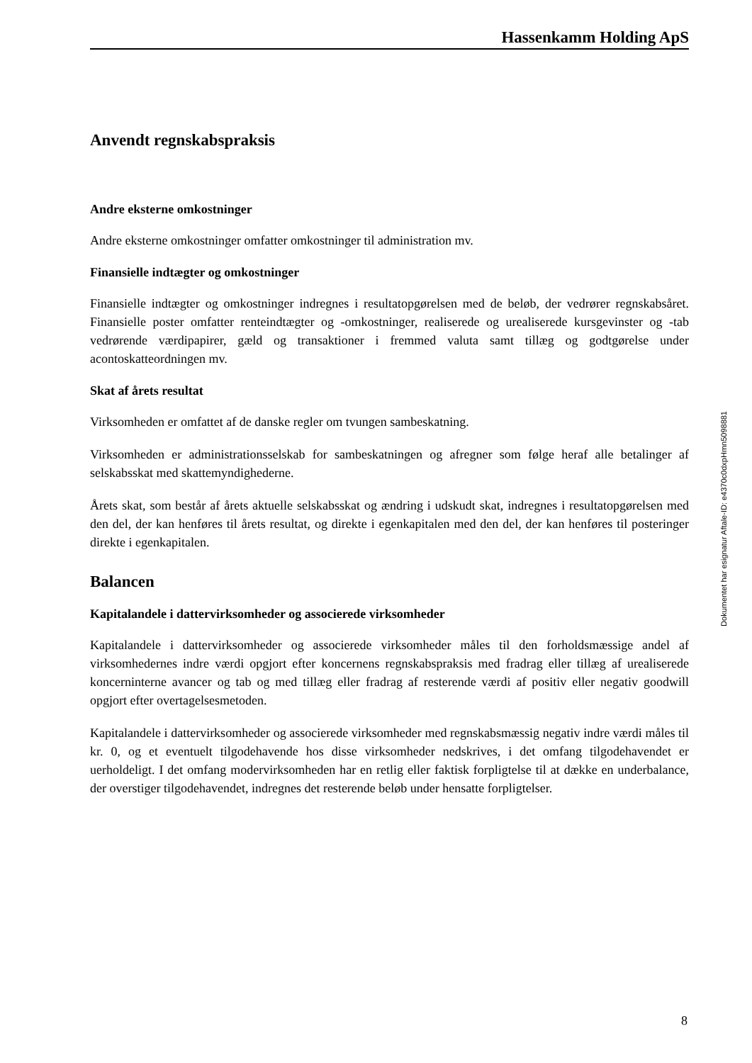Hassenkamm Holding ApS
Anvendt regnskabspraksis
Andre eksterne omkostninger
Andre eksterne omkostninger omfatter omkostninger til administration mv.
Finansielle indtægter og omkostninger
Finansielle indtægter og omkostninger indregnes i resultatopgørelsen med de beløb, der vedrører regnskabsåret. Finansielle poster omfatter renteindtægter og -omkostninger, realiserede og urealiserede kursgevinster og -tab vedrørende værdipapirer, gæld og transaktioner i fremmed valuta samt tillæg og godtgørelse under acontoskatteordningen mv.
Skat af årets resultat
Virksomheden er omfattet af de danske regler om tvungen sambeskatning.
Virksomheden er administrationsselskab for sambeskatningen og afregner som følge heraf alle betalinger af selskabsskat med skattemyndighederne.
Årets skat, som består af årets aktuelle selskabsskat og ændring i udskudt skat, indregnes i resultatopgørelsen med den del, der kan henføres til årets resultat, og direkte i egenkapitalen med den del, der kan henføres til posteringer direkte i egenkapitalen.
Balancen
Kapitalandele i dattervirksomheder og associerede virksomheder
Kapitalandele i dattervirksomheder og associerede virksomheder måles til den forholdsmæssige andel af virksomhedernes indre værdi opgjort efter koncernens regnskabspraksis med fradrag eller tillæg af urealiserede koncerninterne avancer og tab og med tillæg eller fradrag af resterende værdi af positiv eller negativ goodwill opgjort efter overtagelsesmetoden.
Kapitalandele i dattervirksomheder og associerede virksomheder med regnskabsmæssig negativ indre værdi måles til kr. 0, og et eventuelt tilgodehavende hos disse virksomheder nedskrives, i det omfang tilgodehavendet er uerholdeligt. I det omfang modervirksomheden har en retlig eller faktisk forpligtelse til at dække en underbalance, der overstiger tilgodehavendet, indregnes det resterende beløb under hensatte forpligtelser.
Dokumentet har esignatur Aftale-ID: e4370c0dxpHmn5098881
8